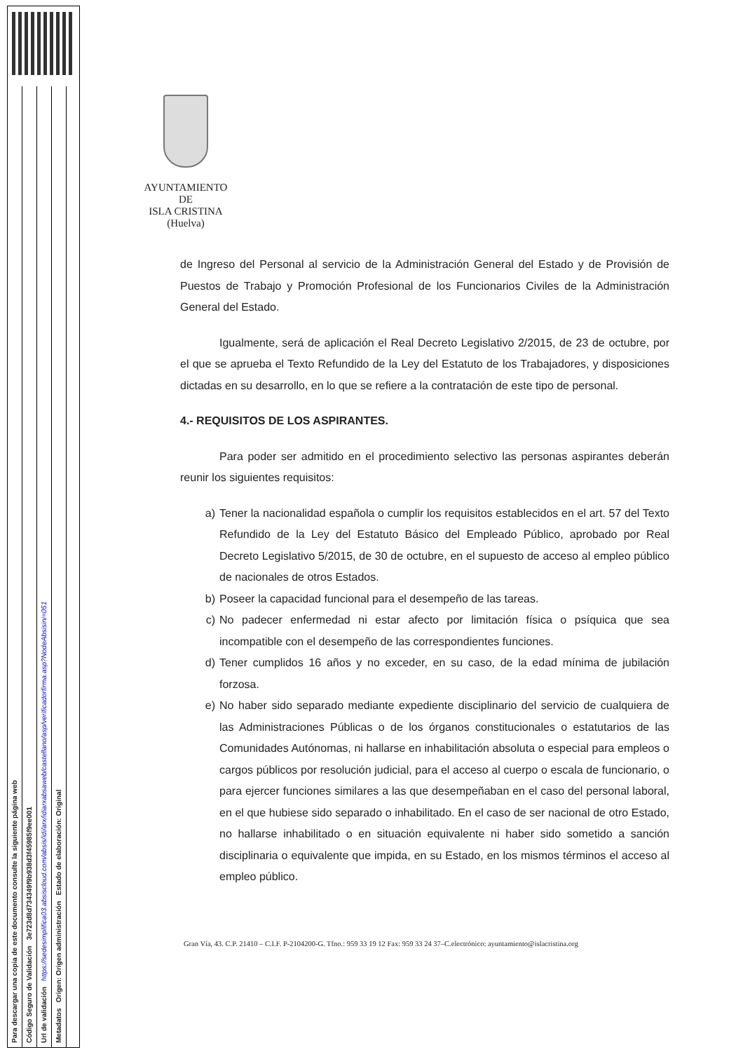Para descargar una copia de este documento consulte la siguiente página web
Código Seguro de Validación 3e723d8d734349f9b938d3f45985f9ee001
Url de validación https://sedesimplifica03.absiscloud.com/absis/idi/arx/idiarxabsaweb/castellano/asp/verificadorfirma.asp?NodeAbsisini=051
Metadatos Origen: Origen administración Estado de elaboración: Original
AYUNTAMIENTO
DE
ISLA CRISTINA
(Huelva)
de Ingreso del Personal al servicio de la Administración General del Estado y de Provisión de Puestos de Trabajo y Promoción Profesional de los Funcionarios Civiles de la Administración General del Estado.
Igualmente, será de aplicación el Real Decreto Legislativo 2/2015, de 23 de octubre, por el que se aprueba el Texto Refundido de la Ley del Estatuto de los Trabajadores, y disposiciones dictadas en su desarrollo, en lo que se refiere a la contratación de este tipo de personal.
4.- REQUISITOS DE LOS ASPIRANTES.
Para poder ser admitido en el procedimiento selectivo las personas aspirantes deberán reunir los siguientes requisitos:
a) Tener la nacionalidad española o cumplir los requisitos establecidos en el art. 57 del Texto Refundido de la Ley del Estatuto Básico del Empleado Público, aprobado por Real Decreto Legislativo 5/2015, de 30 de octubre, en el supuesto de acceso al empleo público de nacionales de otros Estados.
b) Poseer la capacidad funcional para el desempeño de las tareas.
c) No padecer enfermedad ni estar afecto por limitación física o psíquica que sea incompatible con el desempeño de las correspondientes funciones.
d) Tener cumplidos 16 años y no exceder, en su caso, de la edad mínima de jubilación forzosa.
e) No haber sido separado mediante expediente disciplinario del servicio de cualquiera de las Administraciones Públicas o de los órganos constitucionales o estatutarios de las Comunidades Autónomas, ni hallarse en inhabilitación absoluta o especial para empleos o cargos públicos por resolución judicial, para el acceso al cuerpo o escala de funcionario, o para ejercer funciones similares a las que desempeñaban en el caso del personal laboral, en el que hubiese sido separado o inhabilitado. En el caso de ser nacional de otro Estado, no hallarse inhabilitado o en situación equivalente ni haber sido sometido a sanción disciplinaria o equivalente que impida, en su Estado, en los mismos términos el acceso al empleo público.
Gran Vía, 43. C.P. 21410 – C.I.F. P-2104200-G. Tfno.: 959 33 19 12 Fax: 959 33 24 37–C.electrónico: ayuntamiento@islacristina.org